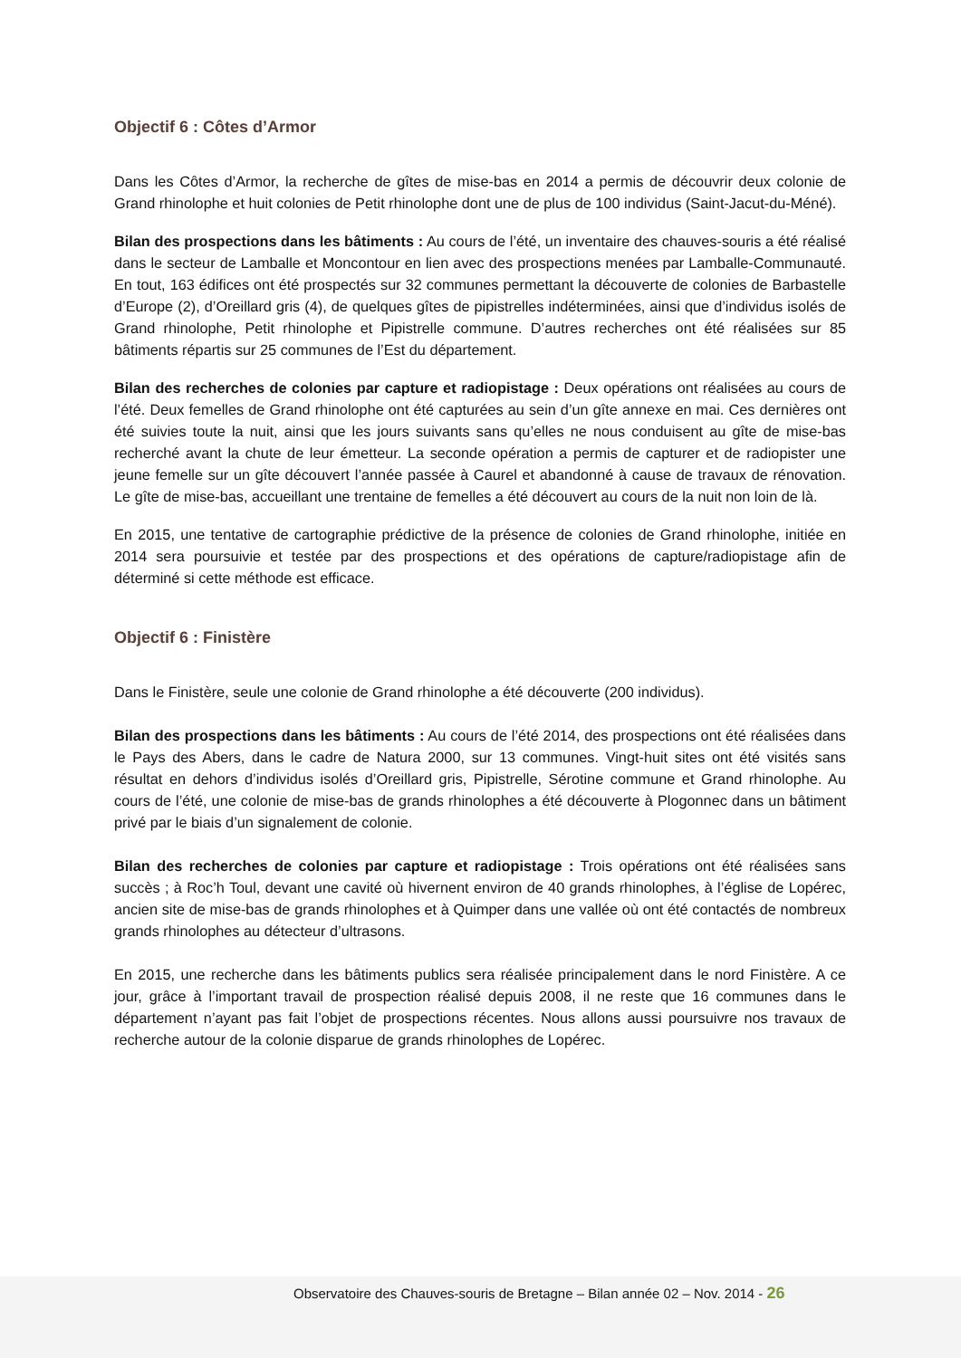Objectif 6 : Côtes d’Armor
Dans les Côtes d’Armor, la recherche de gîtes de mise-bas en 2014 a permis de découvrir deux colonie de Grand rhinolophe et huit colonies de Petit rhinolophe dont une de plus de 100 individus (Saint-Jacut-du-Méné).
Bilan des prospections dans les bâtiments : Au cours de l’été, un inventaire des chauves-souris a été réalisé dans le secteur de Lamballe et Moncontour en lien avec des prospections menées par Lamballe-Communauté. En tout, 163 édifices ont été prospectés sur 32 communes permettant la découverte de colonies de Barbastelle d’Europe (2), d’Oreillard gris (4), de quelques gîtes de pipistrelles indéterminées, ainsi que d’individus isolés de Grand rhinolophe, Petit rhinolophe et Pipistrelle commune. D’autres recherches ont été réalisées sur 85 bâtiments répartis sur 25 communes de l’Est du département.
Bilan des recherches de colonies par capture et radiopistage : Deux opérations ont réalisées au cours de l’été. Deux femelles de Grand rhinolophe ont été capturées au sein d’un gîte annexe en mai. Ces dernières ont été suivies toute la nuit, ainsi que les jours suivants sans qu’elles ne nous conduisent au gîte de mise-bas recherché avant la chute de leur émetteur. La seconde opération a permis de capturer et de radiopister une jeune femelle sur un gîte découvert l’année passée à Caurel et abandonné à cause de travaux de rénovation. Le gîte de mise-bas, accueillant une trentaine de femelles a été découvert au cours de la nuit non loin de là.
En 2015, une tentative de cartographie prédictive de la présence de colonies de Grand rhinolophe, initiée en 2014 sera poursuivie et testée par des prospections et des opérations de capture/radiopistage afin de déterminé si cette méthode est efficace.
Objectif 6 : Finistère
Dans le Finistère, seule une colonie de Grand rhinolophe a été découverte (200 individus).
Bilan des prospections dans les bâtiments : Au cours de l’été 2014, des prospections ont été réalisées dans le Pays des Abers, dans le cadre de Natura 2000, sur 13 communes. Vingt-huit sites ont été visités sans résultat en dehors d’individus isolés d’Oreillard gris, Pipistrelle, Sérotine commune et Grand rhinolophe. Au cours de l’été, une colonie de mise-bas de grands rhinolophes a été découverte à Plogonnec dans un bâtiment privé par le biais d’un signalement de colonie.
Bilan des recherches de colonies par capture et radiopistage : Trois opérations ont été réalisées sans succès ; à Roc’h Toul, devant une cavité où hivernent environ de 40 grands rhinolophes, à l’église de Lopérec, ancien site de mise-bas de grands rhinolophes et à Quimper dans une vallée où ont été contactés de nombreux grands rhinolophes au détecteur d’ultrasons.
En 2015, une recherche dans les bâtiments publics sera réalisée principalement dans le nord Finistère. A ce jour, grâce à l’important travail de prospection réalisé depuis 2008, il ne reste que 16 communes dans le département n’ayant pas fait l’objet de prospections récentes. Nous allons aussi poursuivre nos travaux de recherche autour de la colonie disparue de grands rhinolophes de Lopérec.
Observatoire des Chauves-souris de Bretagne – Bilan année 02 – Nov. 2014 - 26